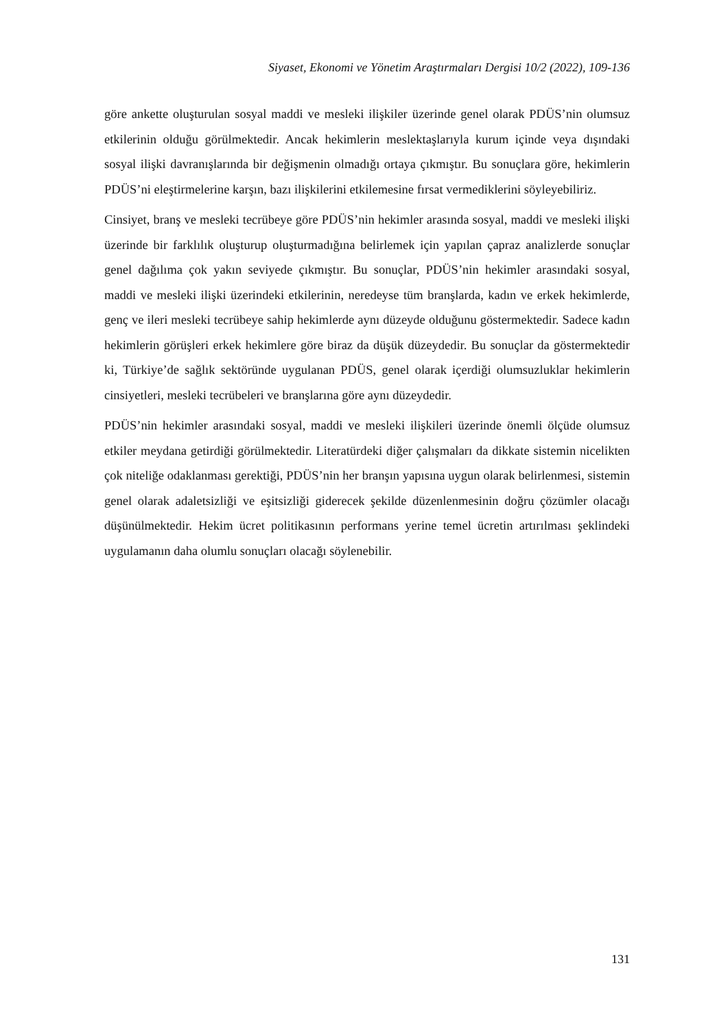Siyaset, Ekonomi ve Yönetim Araştırmaları Dergisi 10/2 (2022), 109-136
göre ankette oluşturulan sosyal maddi ve mesleki ilişkiler üzerinde genel olarak PDÜS’nin olumsuz etkilerinin olduğu görülmektedir. Ancak hekimlerin meslektaşlarıyla kurum içinde veya dışındaki sosyal ilişki davranışlarında bir değişmenin olmadığı ortaya çıkmıştır. Bu sonuçlara göre, hekimlerin PDÜS’ni eleştirmelerine karşın, bazı ilişkilerini etkilemesine fırsat vermediklerini söyleyebiliriz.
Cinsiyet, branş ve mesleki tecrübeye göre PDÜS’nin hekimler arasında sosyal, maddi ve mesleki ilişki üzerinde bir farklılık oluşturup oluşturmadığına belirlemek için yapılan çapraz analizlerde sonuçlar genel dağılıma çok yakın seviyede çıkmıştır. Bu sonuçlar, PDÜS’nin hekimler arasındaki sosyal, maddi ve mesleki ilişki üzerindeki etkilerinin, neredeyse tüm branşlarda, kadın ve erkek hekimlerde, genç ve ileri mesleki tecrübeye sahip hekimlerde aynı düzeyde olduğunu göstermektedir. Sadece kadın hekimlerin görüşleri erkek hekimlere göre biraz da düşük düzeydedir. Bu sonuçlar da göstermektedir ki, Türkiye’de sağlık sektöründe uygulanan PDÜS, genel olarak içerdiği olumsuzluklar hekimlerin cinsiyetleri, mesleki tecrübeleri ve branşlarına göre aynı düzeydedir.
PDÜS’nin hekimler arasındaki sosyal, maddi ve mesleki ilişkileri üzerinde önemli ölçüde olumsuz etkiler meydana getirdiği görülmektedir. Literatürdeki diğer çalışmaları da dikkate sistemin nicelikten çok niteliğe odaklanması gerektiği, PDÜS’nin her branşın yapısına uygun olarak belirlenmesi, sistemin genel olarak adaletsizliği ve eşitsizliği giderecek şekilde düzenlenmesinin doğru çözümler olacağı düşünülmektedir. Hekim ücret politikasının performans yerine temel ücretin artırılması şeklindeki uygulamanın daha olumlu sonuçları olacağı söylenebilir.
131